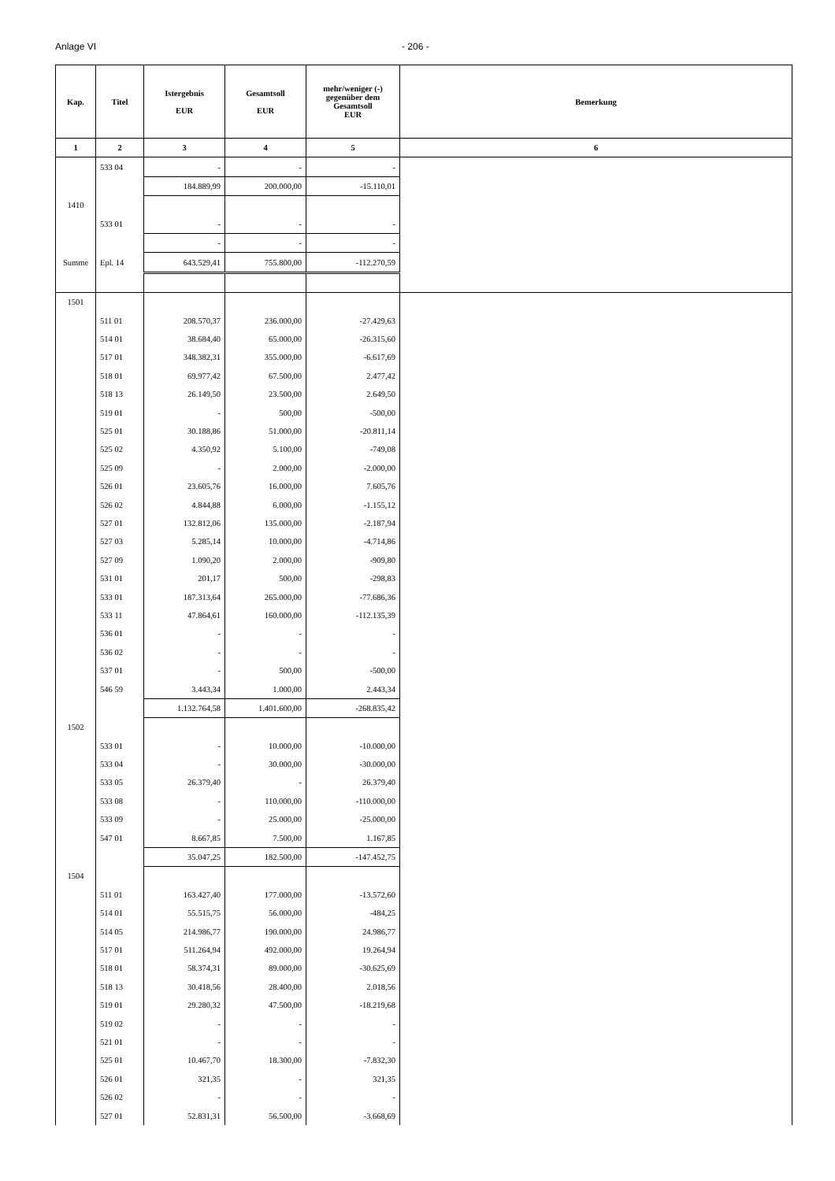Anlage VI - 206 -
| Kap. | Titel | Istergebnis EUR | Gesamtsoll EUR | mehr/weniger (-) gegenüber dem Gesamtsoll EUR | Bemerkung |
| --- | --- | --- | --- | --- | --- |
| 1 | 2 | 3 | 4 | 5 | 6 |
| | 533 04 | - | - | - | |
| | | 184.889,99 | 200.000,00 | -15.110,01 | |
| 1410 | | | | | |
| | 533 01 | - | - | - | |
| | | - | - | - | |
| Summe | Epl. 14 | 643.529,41 | 755.800,00 | -112.270,59 | |
| 1501 | | | | | |
| | 511 01 | 208.570,37 | 236.000,00 | -27.429,63 | |
| | 514 01 | 38.684,40 | 65.000,00 | -26.315,60 | |
| | 517 01 | 348.382,31 | 355.000,00 | -6.617,69 | |
| | 518 01 | 69.977,42 | 67.500,00 | 2.477,42 | |
| | 518 13 | 26.149,50 | 23.500,00 | 2.649,50 | |
| | 519 01 | - | 500,00 | -500,00 | |
| | 525 01 | 30.188,86 | 51.000,00 | -20.811,14 | |
| | 525 02 | 4.350,92 | 5.100,00 | -749,08 | |
| | 525 09 | - | 2.000,00 | -2.000,00 | |
| | 526 01 | 23.605,76 | 16.000,00 | 7.605,76 | |
| | 526 02 | 4.844,88 | 6.000,00 | -1.155,12 | |
| | 527 01 | 132.812,06 | 135.000,00 | -2.187,94 | |
| | 527 03 | 5.285,14 | 10.000,00 | -4.714,86 | |
| | 527 09 | 1.090,20 | 2.000,00 | -909,80 | |
| | 531 01 | 201,17 | 500,00 | -298,83 | |
| | 533 01 | 187.313,64 | 265.000,00 | -77.686,36 | |
| | 533 11 | 47.864,61 | 160.000,00 | -112.135,39 | |
| | 536 01 | - | - | - | |
| | 536 02 | - | - | - | |
| | 537 01 | - | 500,00 | -500,00 | |
| | 546 59 | 3.443,34 | 1.000,00 | 2.443,34 | |
| | | 1.132.764,58 | 1.401.600,00 | -268.835,42 | |
| 1502 | | | | | |
| | 533 01 | - | 10.000,00 | -10.000,00 | |
| | 533 04 | - | 30.000,00 | -30.000,00 | |
| | 533 05 | 26.379,40 | - | 26.379,40 | |
| | 533 08 | - | 110.000,00 | -110.000,00 | |
| | 533 09 | - | 25.000,00 | -25.000,00 | |
| | 547 01 | 8.667,85 | 7.500,00 | 1.167,85 | |
| | | 35.047,25 | 182.500,00 | -147.452,75 | |
| 1504 | | | | | |
| | 511 01 | 163.427,40 | 177.000,00 | -13.572,60 | |
| | 514 01 | 55.515,75 | 56.000,00 | -484,25 | |
| | 514 05 | 214.986,77 | 190.000,00 | 24.986,77 | |
| | 517 01 | 511.264,94 | 492.000,00 | 19.264,94 | |
| | 518 01 | 58.374,31 | 89.000,00 | -30.625,69 | |
| | 518 13 | 30.418,56 | 28.400,00 | 2.018,56 | |
| | 519 01 | 29.280,32 | 47.500,00 | -18.219,68 | |
| | 519 02 | - | - | - | |
| | 521 01 | - | - | - | |
| | 525 01 | 10.467,70 | 18.300,00 | -7.832,30 | |
| | 526 01 | 321,35 | - | 321,35 | |
| | 526 02 | - | - | - | |
| | 527 01 | 52.831,31 | 56.500,00 | -3.668,69 | |